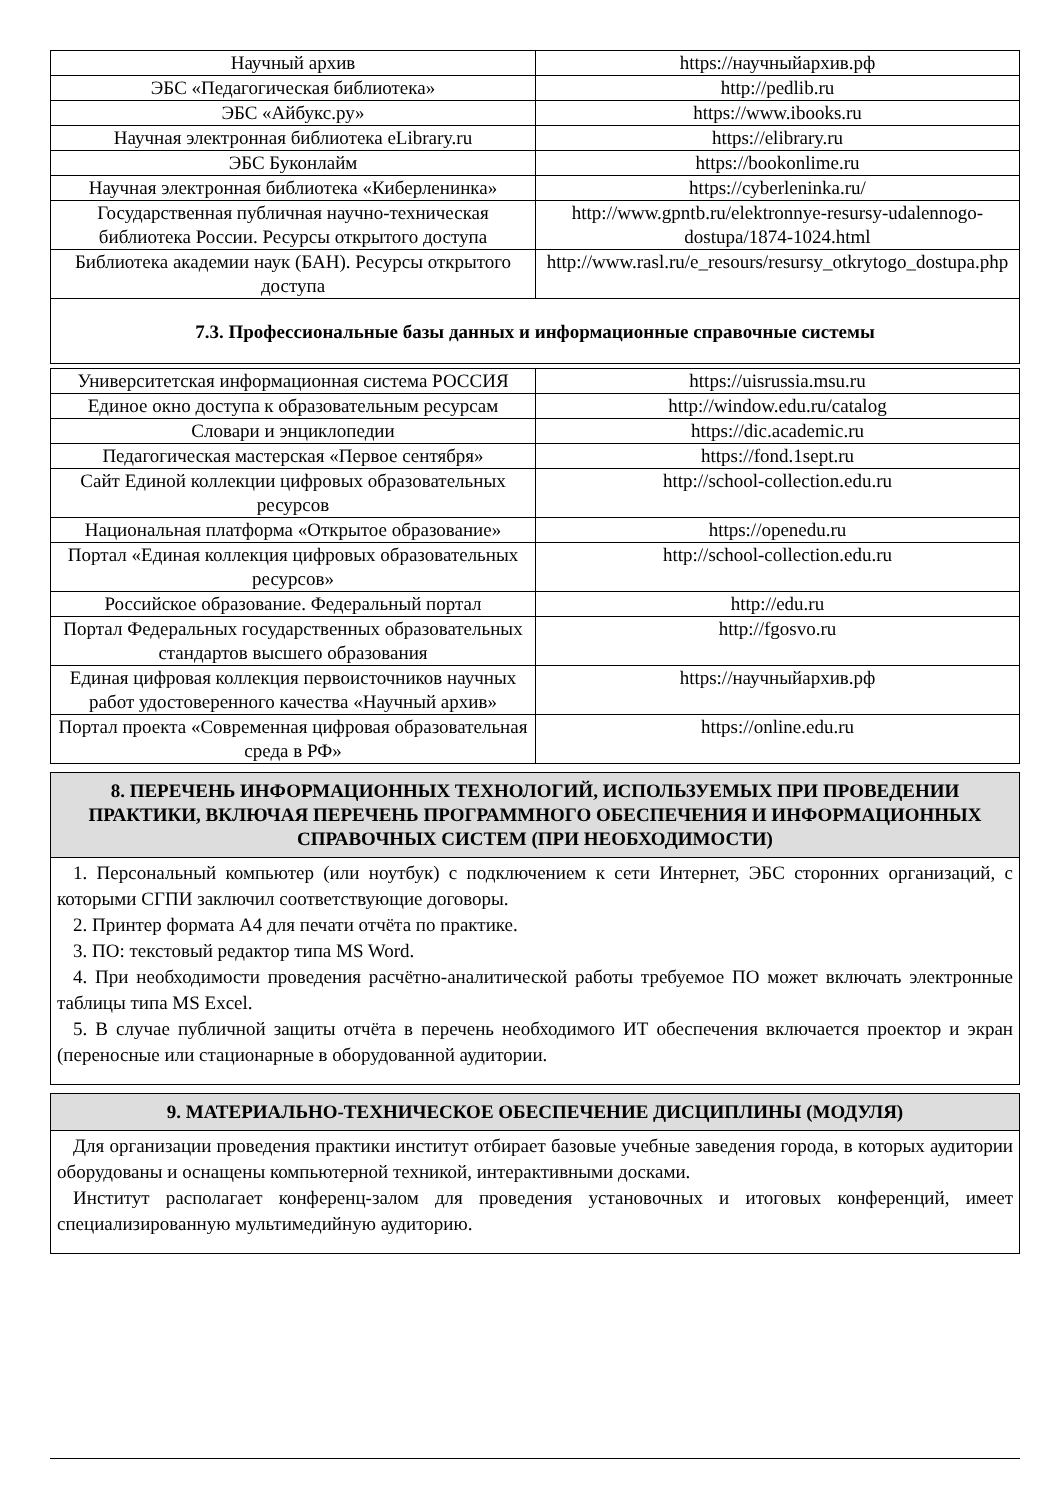| Научный архив | https://научныйархив.рф |
| ЭБС «Педагогическая библиотека» | http://pedlib.ru |
| ЭБС «Айбукс.ру» | https://www.ibooks.ru |
| Научная электронная библиотека eLibrary.ru | https://elibrary.ru |
| ЭБС Буконлайм | https://bookonlime.ru |
| Научная электронная библиотека «Киберленинка» | https://cyberleninka.ru/ |
| Государственная публичная научно-техническая библиотека России. Ресурсы открытого доступа | http://www.gpntb.ru/elektronnye-resursy-udalennogo-dostupa/1874-1024.html |
| Библиотека академии наук (БАН). Ресурсы открытого доступа | http://www.rasl.ru/e_resours/resursy_otkrytogo_dostupa.php |
7.3. Профессиональные базы данных и информационные справочные системы
| Университетская информационная система РОССИЯ | https://uisrussia.msu.ru |
| Единое окно доступа к образовательным ресурсам | http://window.edu.ru/catalog |
| Словари и энциклопедии | https://dic.academic.ru |
| Педагогическая мастерская «Первое сентября» | https://fond.1sept.ru |
| Сайт Единой коллекции цифровых образовательных ресурсов | http://school-collection.edu.ru |
| Национальная платформа «Открытое образование» | https://openedu.ru |
| Портал «Единая коллекция цифровых образовательных ресурсов» | http://school-collection.edu.ru |
| Российское образование. Федеральный портал | http://edu.ru |
| Портал Федеральных государственных образовательных стандартов высшего образования | http://fgosvo.ru |
| Единая цифровая коллекция первоисточников научных работ удостоверенного качества «Научный архив» | https://научныйархив.рф |
| Портал проекта «Современная цифровая образовательная среда в РФ» | https://online.edu.ru |
8. ПЕРЕЧЕНЬ ИНФОРМАЦИОННЫХ ТЕХНОЛОГИЙ, ИСПОЛЬЗУЕМЫХ ПРИ ПРОВЕДЕНИИ ПРАКТИКИ, ВКЛЮЧАЯ ПЕРЕЧЕНЬ ПРОГРАММНОГО ОБЕСПЕЧЕНИЯ И ИНФОРМАЦИОННЫХ СПРАВОЧНЫХ СИСТЕМ (ПРИ НЕОБХОДИМОСТИ)
1. Персональный компьютер (или ноутбук) с подключением к сети Интернет, ЭБС сторонних организаций, с которыми СГПИ заключил соответствующие договоры.
2. Принтер формата А4 для печати отчёта по практике.
3. ПО: текстовый редактор типа MS Word.
4. При необходимости проведения расчётно-аналитической работы требуемое ПО может включать электронные таблицы типа MS Excel.
5. В случае публичной защиты отчёта в перечень необходимого ИТ обеспечения включается проектор и экран (переносные или стационарные в оборудованной аудитории.
9. МАТЕРИАЛЬНО-ТЕХНИЧЕСКОЕ ОБЕСПЕЧЕНИЕ ДИСЦИПЛИНЫ (МОДУЛЯ)
Для организации проведения практики институт отбирает базовые учебные заведения города, в которых аудитории оборудованы и оснащены компьютерной техникой, интерактивными досками.
Институт располагает конференц-залом для проведения установочных и итоговых конференций, имеет специализированную мультимедийную аудиторию.